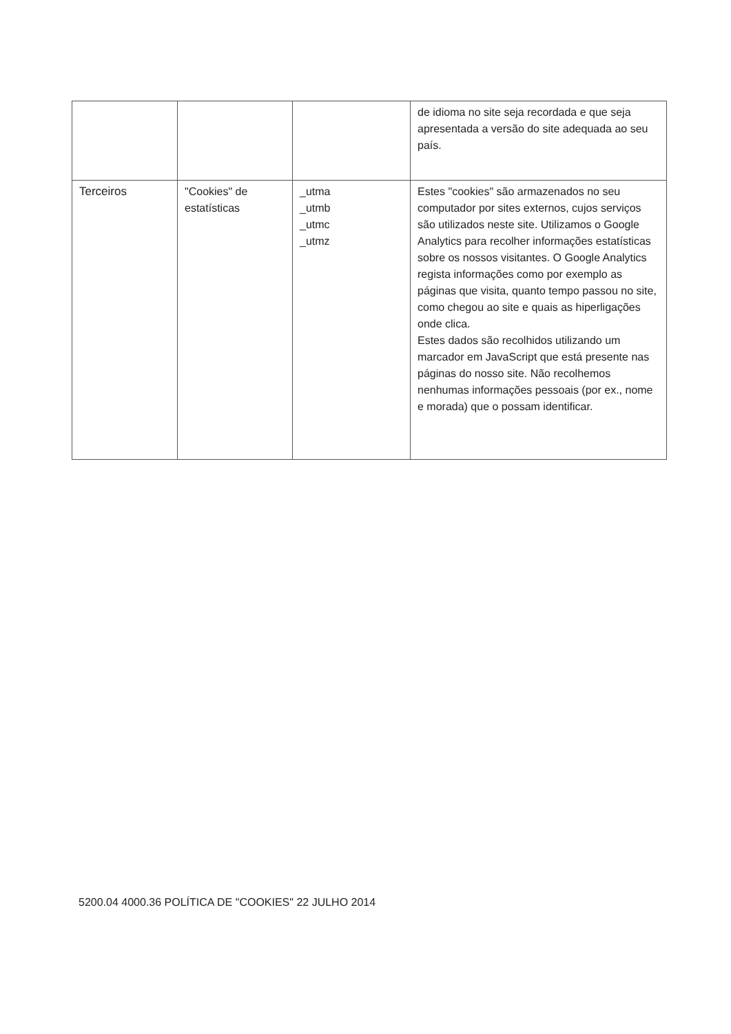| | | | de idioma no site seja recordada e que seja apresentada a versão do site adequada ao seu país. |
| Terceiros | "Cookies" de estatísticas | _utma _utmb _utmc _utmz | Estes "cookies" são armazenados no seu computador por sites externos, cujos serviços são utilizados neste site. Utilizamos o Google Analytics para recolher informações estatísticas sobre os nossos visitantes. O Google Analytics regista informações como por exemplo as páginas que visita, quanto tempo passou no site, como chegou ao site e quais as hiperligações onde clica. Estes dados são recolhidos utilizando um marcador em JavaScript que está presente nas páginas do nosso site. Não recolhemos nenhumas informações pessoais (por ex., nome e morada) que o possam identificar. |
5200.04 4000.36 POLÍTICA DE "COOKIES" 22 JULHO 2014